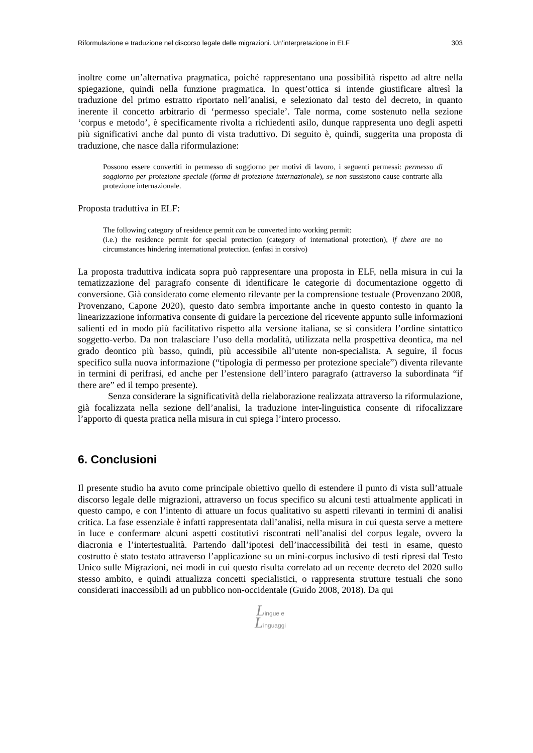Riformulazione e traduzione nel discorso legale delle migrazioni. Un’interpretazione in ELF 303
inoltre come un’alternativa pragmatica, poiché rappresentano una possibilità rispetto ad altre nella spiegazione, quindi nella funzione pragmatica. In quest’ottica si intende giustificare altresì la traduzione del primo estratto riportato nell’analisi, e selezionato dal testo del decreto, in quanto inerente il concetto arbitrario di ‘permesso speciale’. Tale norma, come sostenuto nella sezione ‘corpus e metodo’, è specificamente rivolta a richiedenti asilo, dunque rappresenta uno degli aspetti più significativi anche dal punto di vista traduttivo. Di seguito è, quindi, suggerita una proposta di traduzione, che nasce dalla riformulazione:
Possono essere convertiti in permesso di soggiorno per motivi di lavoro, i seguenti permessi: permesso di soggiorno per protezione speciale (forma di protezione internazionale), se non sussistono cause contrarie alla protezione internazionale.
Proposta traduttiva in ELF:
The following category of residence permit can be converted into working permit:
(i.e.) the residence permit for special protection (category of international protection), if there are no circumstances hindering international protection. (enfasi in corsivo)
La proposta traduttiva indicata sopra può rappresentare una proposta in ELF, nella misura in cui la tematizzazione del paragrafo consente di identificare le categorie di documentazione oggetto di conversione. Già considerato come elemento rilevante per la comprensione testuale (Provenzano 2008, Provenzano, Capone 2020), questo dato sembra importante anche in questo contesto in quanto la linearizzazione informativa consente di guidare la percezione del ricevente appunto sulle informazioni salienti ed in modo più facilitativo rispetto alla versione italiana, se si considera l’ordine sintattico soggetto-verbo. Da non tralasciare l’uso della modalità, utilizzata nella prospettiva deontica, ma nel grado deontico più basso, quindi, più accessibile all’utente non-specialista. A seguire, il focus specifico sulla nuova informazione (“tipologia di permesso per protezione speciale”) diventa rilevante in termini di perifrasi, ed anche per l’estensione dell’intero paragrafo (attraverso la subordinata “if there are” ed il tempo presente).
Senza considerare la significatività della rielaborazione realizzata attraverso la riformulazione, già focalizzata nella sezione dell’analisi, la traduzione inter-linguistica consente di rifocalizzare l’apporto di questa pratica nella misura in cui spiega l’intero processo.
6. Conclusioni
Il presente studio ha avuto come principale obiettivo quello di estendere il punto di vista sull’attuale discorso legale delle migrazioni, attraverso un focus specifico su alcuni testi attualmente applicati in questo campo, e con l’intento di attuare un focus qualitativo su aspetti rilevanti in termini di analisi critica. La fase essenziale è infatti rappresentata dall’analisi, nella misura in cui questa serve a mettere in luce e confermare alcuni aspetti costitutivi riscontrati nell’analisi del corpus legale, ovvero la diacronia e l’intertestualità. Partendo dall’ipotesi dell’inaccessibilità dei testi in esame, questo costrutto è stato testato attraverso l’applicazione su un mini-corpus inclusivo di testi ripresi dal Testo Unico sulle Migrazioni, nei modi in cui questo risulta correlato ad un recente decreto del 2020 sullo stesso ambito, e quindi attualizza concetti specialistici, o rappresenta strutture testuali che sono considerati inaccessibili ad un pubblico non-occidentale (Guido 2008, 2018). Da qui
Lingue e
Linguaggi